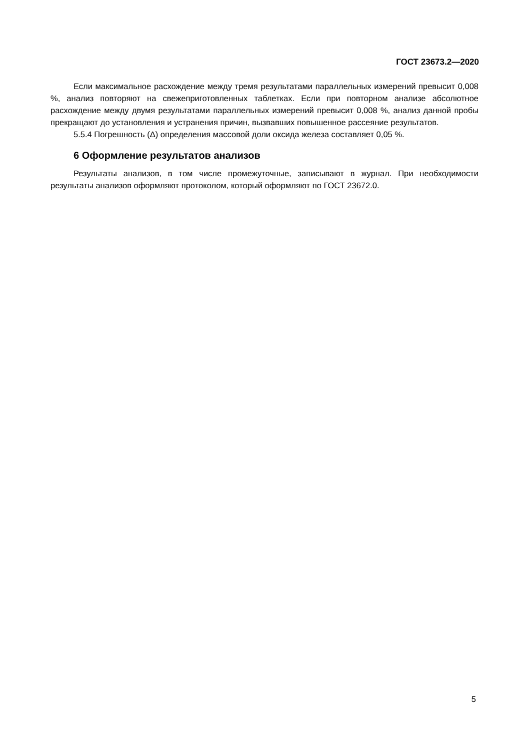ГОСТ 23673.2—2020
Если максимальное расхождение между тремя результатами параллельных измерений превысит 0,008 %, анализ повторяют на свежеприготовленных таблетках. Если при повторном анализе абсолютное расхождение между двумя результатами параллельных измерений превысит 0,008 %, анализ данной пробы прекращают до установления и устранения причин, вызвавших повышенное рассеяние результатов.
5.5.4 Погрешность (Δ) определения массовой доли оксида железа составляет 0,05 %.
6 Оформление результатов анализов
Результаты анализов, в том числе промежуточные, записывают в журнал. При необходимости результаты анализов оформляют протоколом, который оформляют по ГОСТ 23672.0.
5